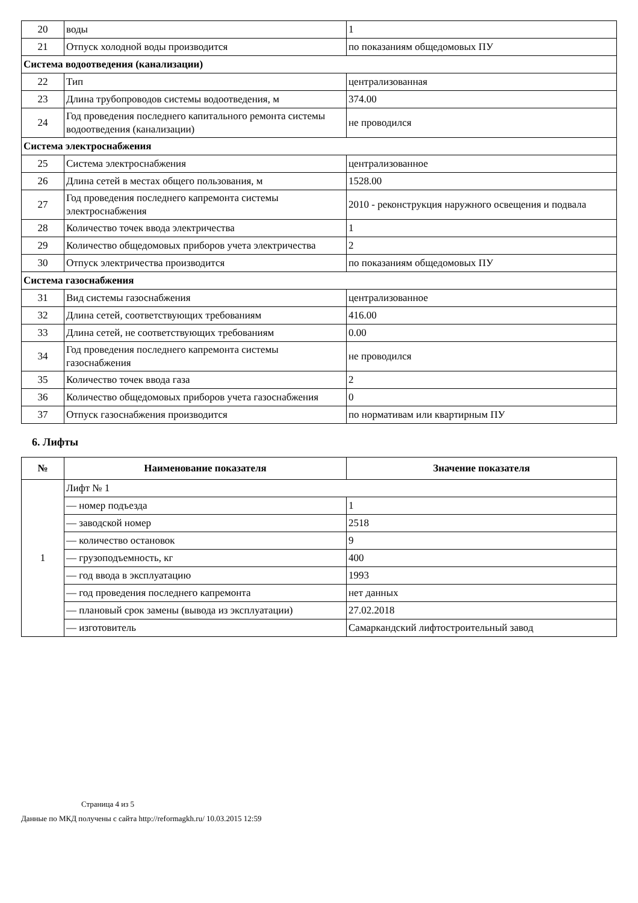| 20 | воды | 1 |
| 21 | Отпуск холодной воды производится | по показаниям общедомовых ПУ |
| Система водоотведения (канализации) | | |
| 22 | Тип | централизованная |
| 23 | Длина трубопроводов системы водоотведения, м | 374.00 |
| 24 | Год проведения последнего капитального ремонта системы водоотведения (канализации) | не проводился |
| Система электроснабжения | | |
| 25 | Система электроснабжения | централизованное |
| 26 | Длина сетей в местах общего пользования, м | 1528.00 |
| 27 | Год проведения последнего капремонта системы электроснабжения | 2010 - реконструкция наружного освещения и подвала |
| 28 | Количество точек ввода электричества | 1 |
| 29 | Количество общедомовых приборов учета электричества | 2 |
| 30 | Отпуск электричества производится | по показаниям общедомовых ПУ |
| Система газоснабжения | | |
| 31 | Вид системы газоснабжения | централизованное |
| 32 | Длина сетей, соответствующих требованиям | 416.00 |
| 33 | Длина сетей, не соответствующих требованиям | 0.00 |
| 34 | Год проведения последнего капремонта системы газоснабжения | не проводился |
| 35 | Количество точек ввода газа | 2 |
| 36 | Количество общедомовых приборов учета газоснабжения | 0 |
| 37 | Отпуск газоснабжения производится | по нормативам или квартирным ПУ |
6. Лифты
| № | Наименование показателя | Значение показателя |
| --- | --- | --- |
| 1 | Лифт № 1 | |
| | — номер подъезда | 1 |
| | — заводской номер | 2518 |
| | — количество остановок | 9 |
| | — грузоподъемность, кг | 400 |
| | — год ввода в эксплуатацию | 1993 |
| | — год проведения последнего капремонта | нет данных |
| | — плановый срок замены (вывода из эксплуатации) | 27.02.2018 |
| | — изготовитель | Самаркандский лифтостроительный завод |
Страница 4 из 5
Данные по МКД получены с сайта http://reformagkh.ru/ 10.03.2015 12:59